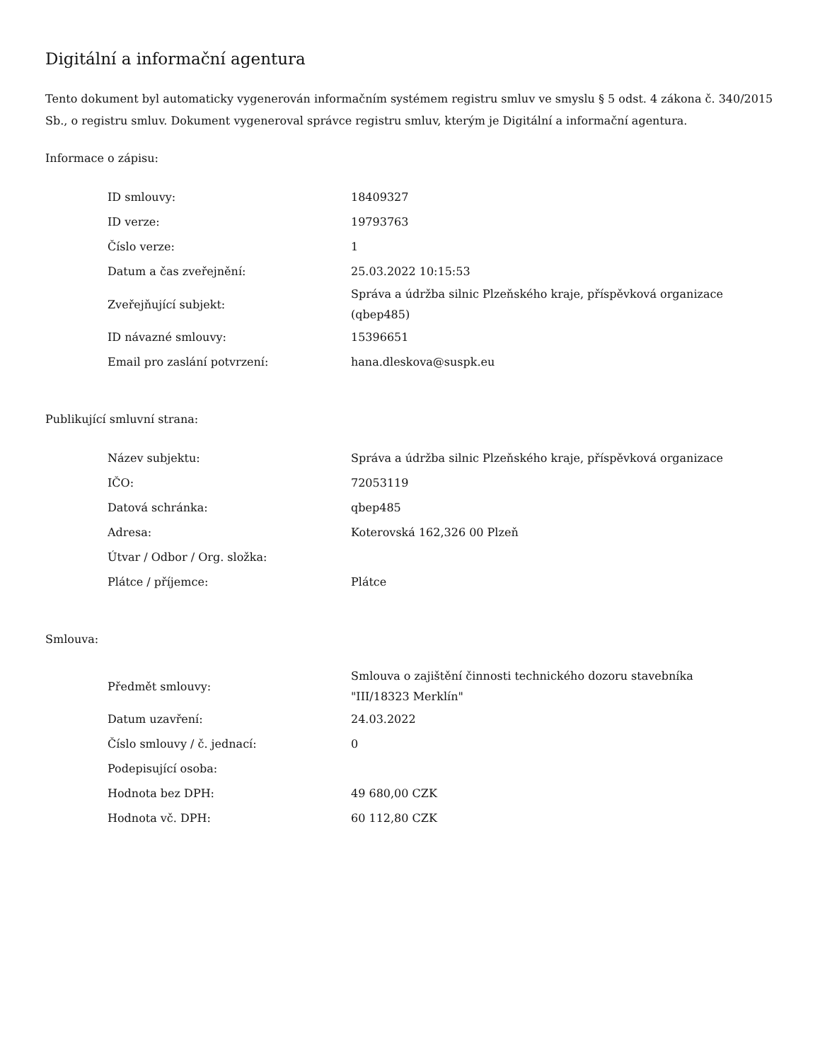Digitální a informační agentura
Tento dokument byl automaticky vygenerován informačním systémem registru smluv ve smyslu § 5 odst. 4 zákona č. 340/2015 Sb., o registru smluv. Dokument vygeneroval správce registru smluv, kterým je Digitální a informační agentura.
Informace o zápisu:
| ID smlouvy: | 18409327 |
| ID verze: | 19793763 |
| Číslo verze: | 1 |
| Datum a čas zveřejnění: | 25.03.2022 10:15:53 |
| Zveřejňující subjekt: | Správa a údržba silnic Plzeňského kraje, příspěvková organizace (qbep485) |
| ID návazné smlouvy: | 15396651 |
| Email pro zaslání potvrzení: | hana.dleskova@suspk.eu |
Publikující smluvní strana:
| Název subjektu: | Správa a údržba silnic Plzeňského kraje, příspěvková organizace |
| IČO: | 72053119 |
| Datová schránka: | qbep485 |
| Adresa: | Koterovská 162,326 00 Plzeň |
| Útvar / Odbor / Org. složka: | |
| Plátce / příjemce: | Plátce |
Smlouva:
| Předmět smlouvy: | Smlouva o zajištění činnosti technického dozoru stavebníka "III/18323 Merklín" |
| Datum uzavření: | 24.03.2022 |
| Číslo smlouvy / č. jednací: | 0 |
| Podepisující osoba: | |
| Hodnota bez DPH: | 49 680,00 CZK |
| Hodnota vč. DPH: | 60 112,80 CZK |